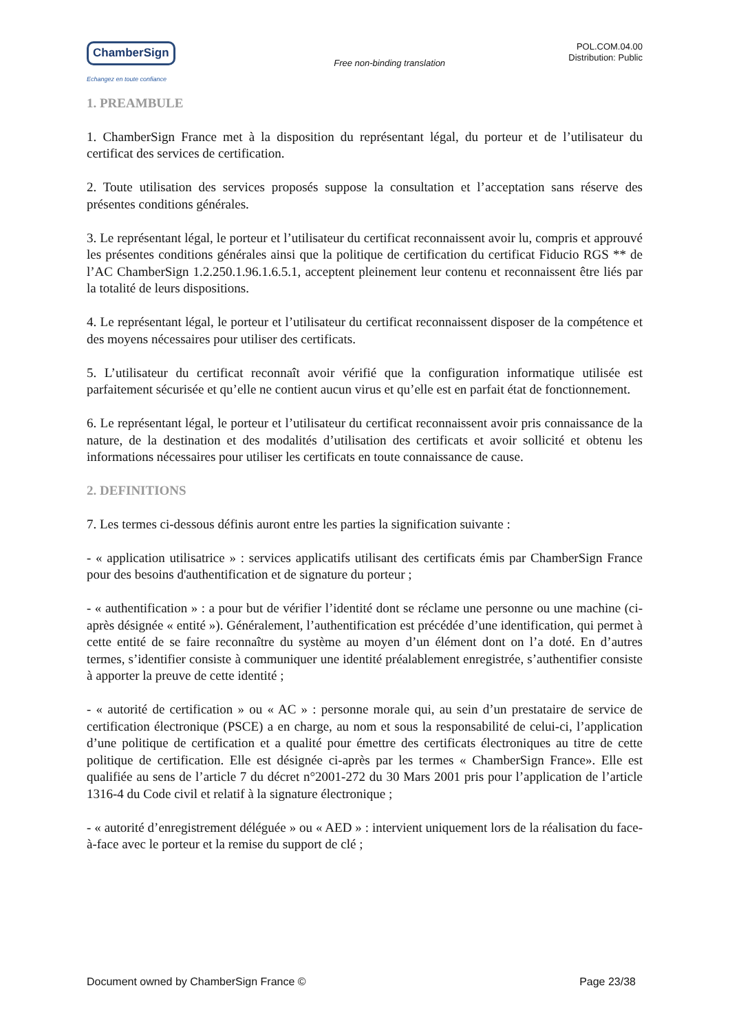ChamberSign
Echangez en toute confiance
Free non-binding translation
POL.COM.04.00
Distribution: Public
1. PREAMBULE
1. ChamberSign France met à la disposition du représentant légal, du porteur et de l’utilisateur du certificat des services de certification.
2. Toute utilisation des services proposés suppose la consultation et l’acceptation sans réserve des présentes conditions générales.
3. Le représentant légal, le porteur et l’utilisateur du certificat reconnaissent avoir lu, compris et approuvé les présentes conditions générales ainsi que la politique de certification du certificat Fiducio RGS ** de l’AC ChamberSign 1.2.250.1.96.1.6.5.1, acceptent pleinement leur contenu et reconnaissent être liés par la totalité de leurs dispositions.
4. Le représentant légal, le porteur et l’utilisateur du certificat reconnaissent disposer de la compétence et des moyens nécessaires pour utiliser des certificats.
5. L’utilisateur du certificat reconnaît avoir vérifié que la configuration informatique utilisée est parfaitement sécurisée et qu’elle ne contient aucun virus et qu’elle est en parfait état de fonctionnement.
6. Le représentant légal, le porteur et l’utilisateur du certificat reconnaissent avoir pris connaissance de la nature, de la destination et des modalités d’utilisation des certificats et avoir sollicité et obtenu les informations nécessaires pour utiliser les certificats en toute connaissance de cause.
2. DEFINITIONS
7. Les termes ci-dessous définis auront entre les parties la signification suivante :
- « application utilisatrice » : services applicatifs utilisant des certificats émis par ChamberSign France pour des besoins d'authentification et de signature du porteur ;
- « authentification » : a pour but de vérifier l’identité dont se réclame une personne ou une machine (ci-après désignée « entité »). Généralement, l’authentification est précédée d’une identification, qui permet à cette entité de se faire reconnaître du système au moyen d’un élément dont on l’a doté. En d’autres termes, s’identifier consiste à communiquer une identité préalablement enregistrée, s’authentifier consiste à apporter la preuve de cette identité ;
- « autorité de certification » ou « AC » : personne morale qui, au sein d’un prestataire de service de certification électronique (PSCE) a en charge, au nom et sous la responsabilité de celui-ci, l’application d’une politique de certification et a qualité pour émettre des certificats électroniques au titre de cette politique de certification. Elle est désignée ci-après par les termes « ChamberSign France». Elle est qualifiée au sens de l’article 7 du décret n°2001-272 du 30 Mars 2001 pris pour l’application de l’article 1316-4 du Code civil et relatif à la signature électronique ;
- « autorité d’enregistrement déléguée » ou « AED » : intervient uniquement lors de la réalisation du face-à-face avec le porteur et la remise du support de clé ;
Document owned by ChamberSign France © Page 23/38